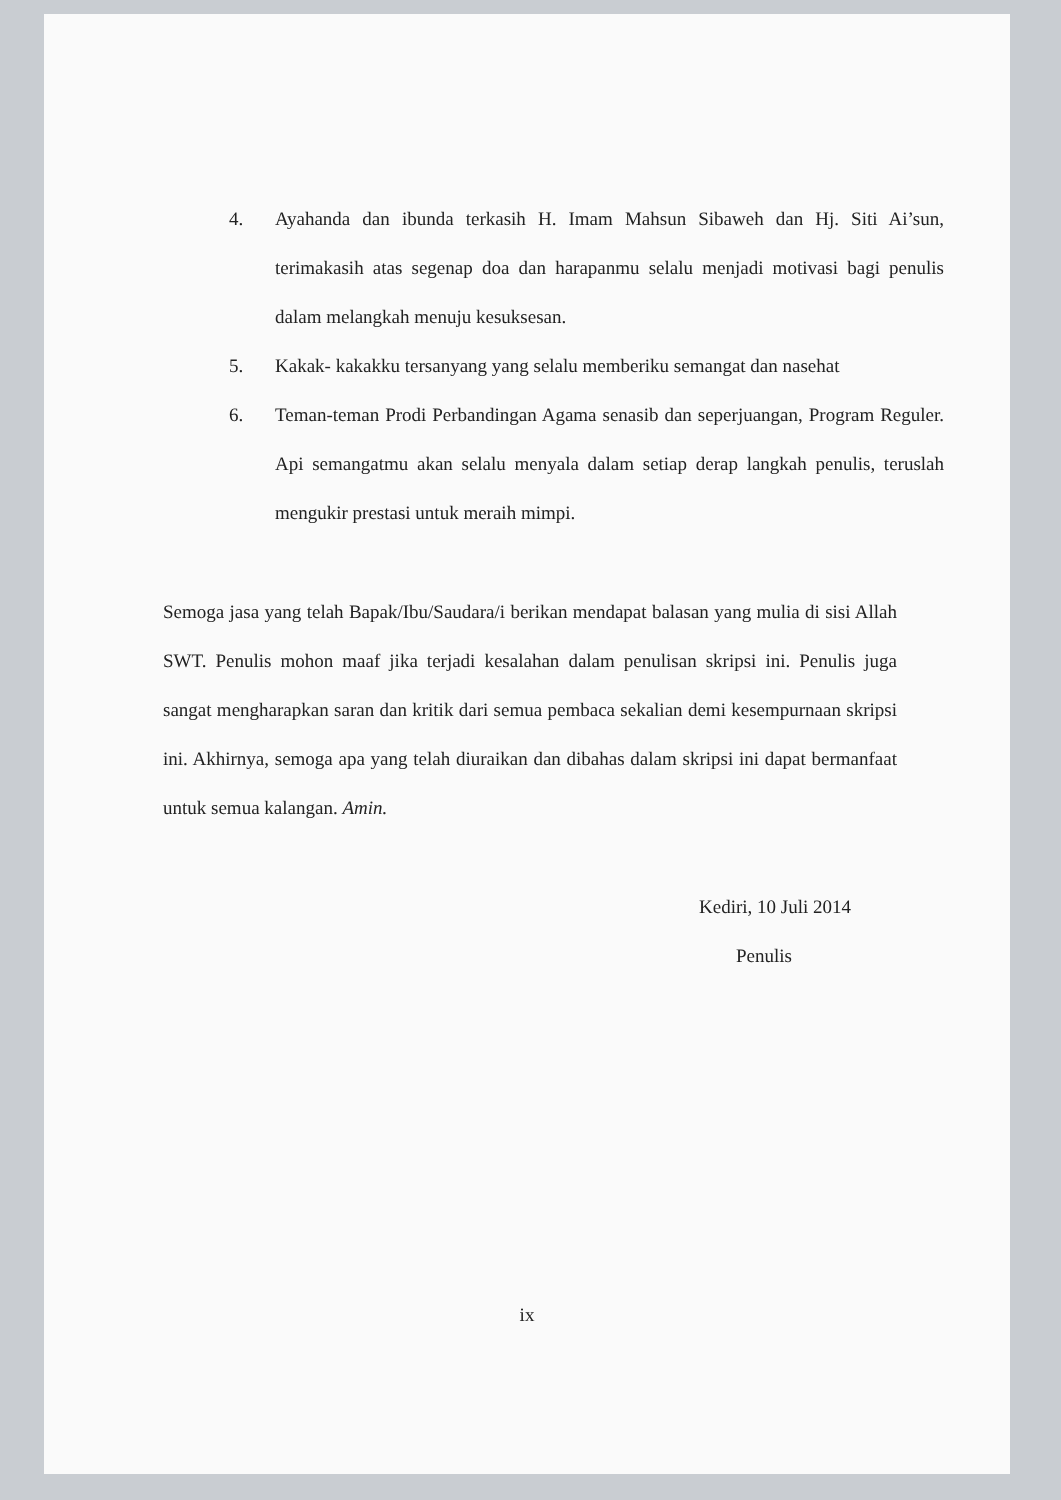4. Ayahanda dan ibunda terkasih H. Imam Mahsun Sibaweh dan Hj. Siti Ai’sun, terimakasih atas segenap doa dan harapanmu selalu menjadi motivasi bagi penulis dalam melangkah menuju kesuksesan.
5. Kakak- kakakku tersanyang yang selalu memberiku semangat dan nasehat
6. Teman-teman Prodi Perbandingan Agama senasib dan seperjuangan, Program Reguler. Api semangatmu akan selalu menyala dalam setiap derap langkah penulis, teruslah mengukir prestasi untuk meraih mimpi.
Semoga jasa yang telah Bapak/Ibu/Saudara/i berikan mendapat balasan yang mulia di sisi Allah SWT. Penulis mohon maaf jika terjadi kesalahan dalam penulisan skripsi ini. Penulis juga sangat mengharapkan saran dan kritik dari semua pembaca sekalian demi kesempurnaan skripsi ini. Akhirnya, semoga apa yang telah diuraikan dan dibahas dalam skripsi ini dapat bermanfaat untuk semua kalangan. Amin.
Kediri, 10 Juli 2014
Penulis
ix